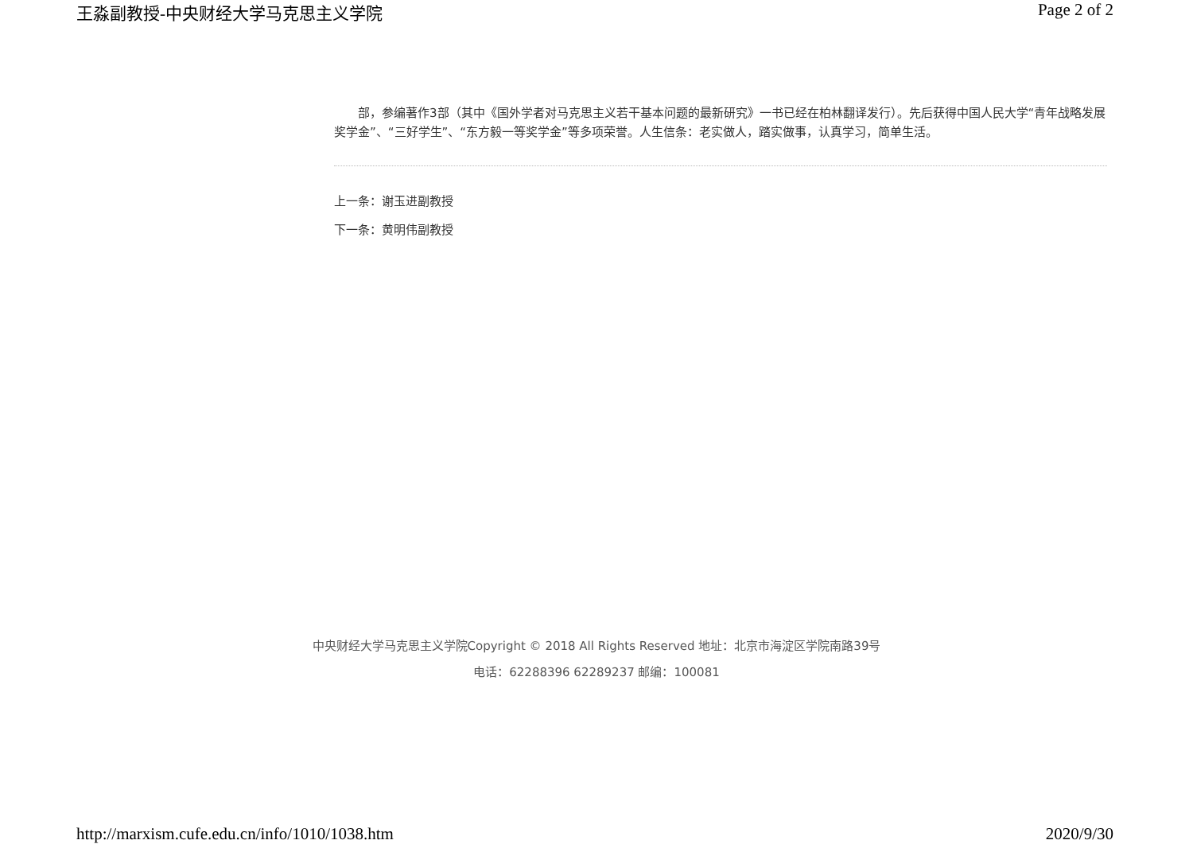王淼副教授-中央财经大学马克思主义学院 Page 2 of 2
部，参编著作3部（其中《国外学者对马克思主义若干基本问题的最新研究》一书已经在柏林翻译发行）。先后获得中国人民大学“青年战略发展奖学金”、“三好学生”、“东方毅一等奖学金”等多项荣誉。人生信条：老实做人，踏实做事，认真学习，简单生活。
上一条：谢玉进副教授
下一条：黄明伟副教授
中央财经大学马克思主义学院Copyright © 2018 All Rights Reserved 地址：北京市海淀区学院南路39号
电话：62288396 62289237 邮编：100081
http://marxism.cufe.edu.cn/info/1010/1038.htm 2020/9/30